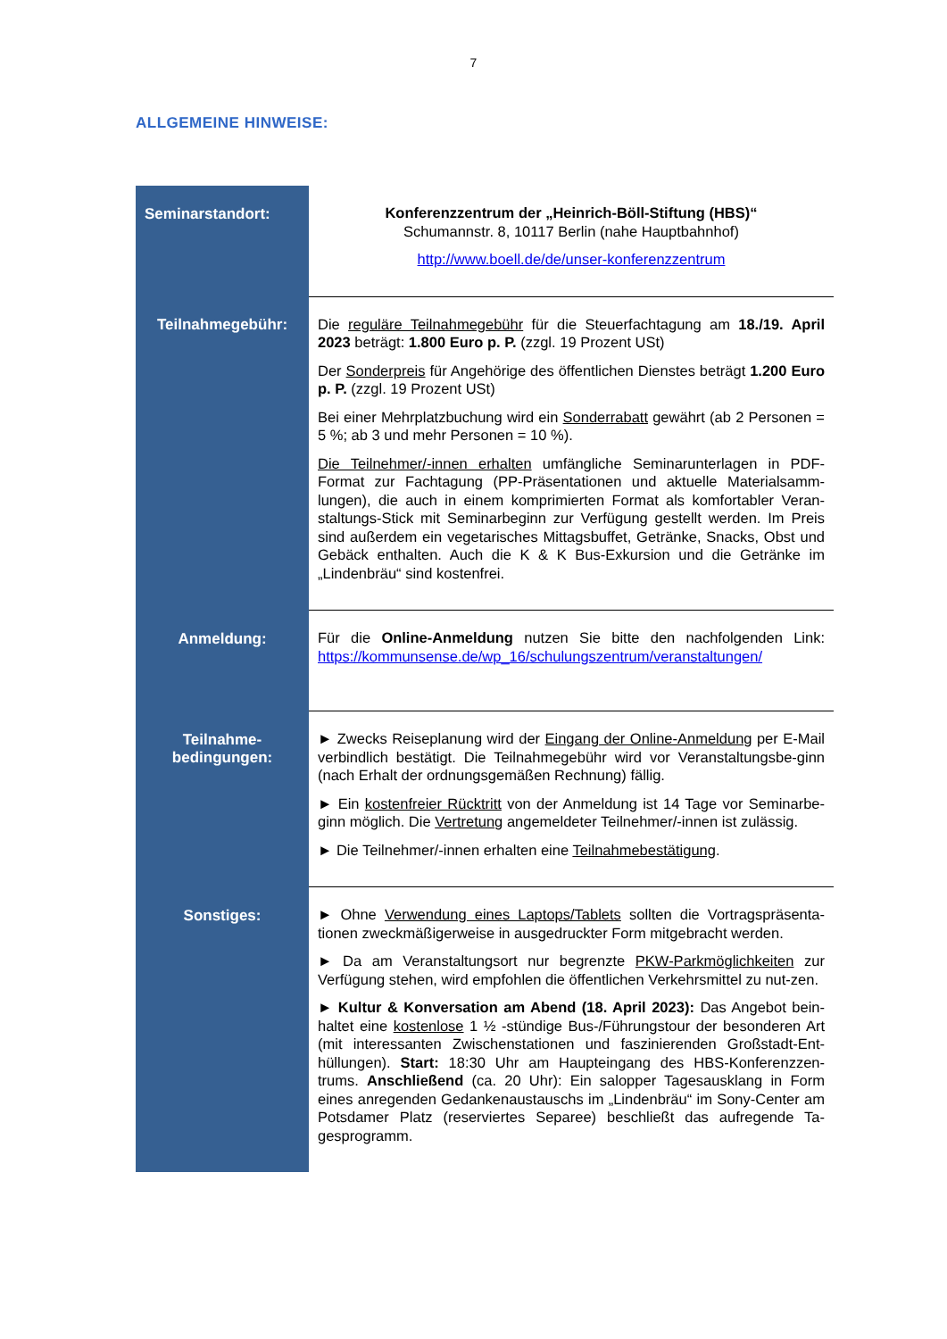7
ALLGEMEINE HINWEISE:
| Seminarstandort: | Konferenzzentrum der „Heinrich-Böll-Stiftung (HBS)“ Schumannstr. 8, 10117 Berlin (nahe Hauptbahnhof) http://www.boell.de/de/unser-konferenzzentrum |
| Teilnahmegebühr: | Die reguläre Teilnahmegebühr für die Steuerfachtagung am 18./19. April 2023 beträgt: 1.800 Euro p. P. (zzgl. 19 Prozent USt) Der Sonderpreis für Angehörige des öffentlichen Dienstes beträgt 1.200 Euro p. P. (zzgl. 19 Prozent USt) Bei einer Mehrplatzbuchung wird ein Sonderrabatt gewährt (ab 2 Personen = 5 %; ab 3 und mehr Personen = 10 %). Die Teilnehmer/-innen erhalten umfängliche Seminarunterlagen in PDF-Format zur Fachtagung (PP-Präsentationen und aktuelle Materialsamm-lungen), die auch in einem komprimierten Format als komfortabler Veran-staltungs-Stick mit Seminarbeginn zur Verfügung gestellt werden. Im Preis sind außerdem ein vegetarisches Mittagsbuffet, Getränke, Snacks, Obst und Gebäck enthalten. Auch die K & K Bus-Exkursion und die Getränke im „Lindenbräu“ sind kostenfrei. |
| Anmeldung: | Für die Online-Anmeldung nutzen Sie bitte den nachfolgenden Link: https://kommunsense.de/wp_16/schulungszentrum/veranstaltungen/ |
| Teilnahme- bedingungen: | ► Zwecks Reiseplanung wird der Eingang der Online-Anmeldung per E-Mail verbindlich bestätigt. Die Teilnahmegebühr wird vor Veranstaltungsbe-ginn (nach Erhalt der ordnungsgemäßen Rechnung) fällig. ► Ein kostenfreier Rücktritt von der Anmeldung ist 14 Tage vor Seminarbe-ginn möglich. Die Vertretung angemeldeter Teilnehmer/-innen ist zulässig. ► Die Teilnehmer/-innen erhalten eine Teilnahmebestätigung . |
| Sonstiges: | ► Ohne Verwendung eines Laptops/Tablets sollten die Vortragspräsenta-tionen zweckmäßigerweise in ausgedruckter Form mitgebracht werden. ► Da am Veranstaltungsort nur begrenzte PKW-Parkmöglichkeiten zur Verfügung stehen, wird empfohlen die öffentlichen Verkehrsmittel zu nut-zen. ► Kultur & Konversation am Abend (18. April 2023): Das Angebot bein-haltet eine kostenlose 1 ½ -stündige Bus-/Führungstour der besonderen Art (mit interessanten Zwischenstationen und faszinierenden Großstadt-Ent-hüllungen). Start: 18:30 Uhr am Haupteingang des HBS-Konferenzzen-trums. Anschließend (ca. 20 Uhr): Ein salopper Tagesausklang in Form eines anregenden Gedankenaustauschs im „Lindenbräu“ im Sony-Center am Potsdamer Platz (reserviertes Separee) beschließt das aufregende Ta-gesprogramm. |